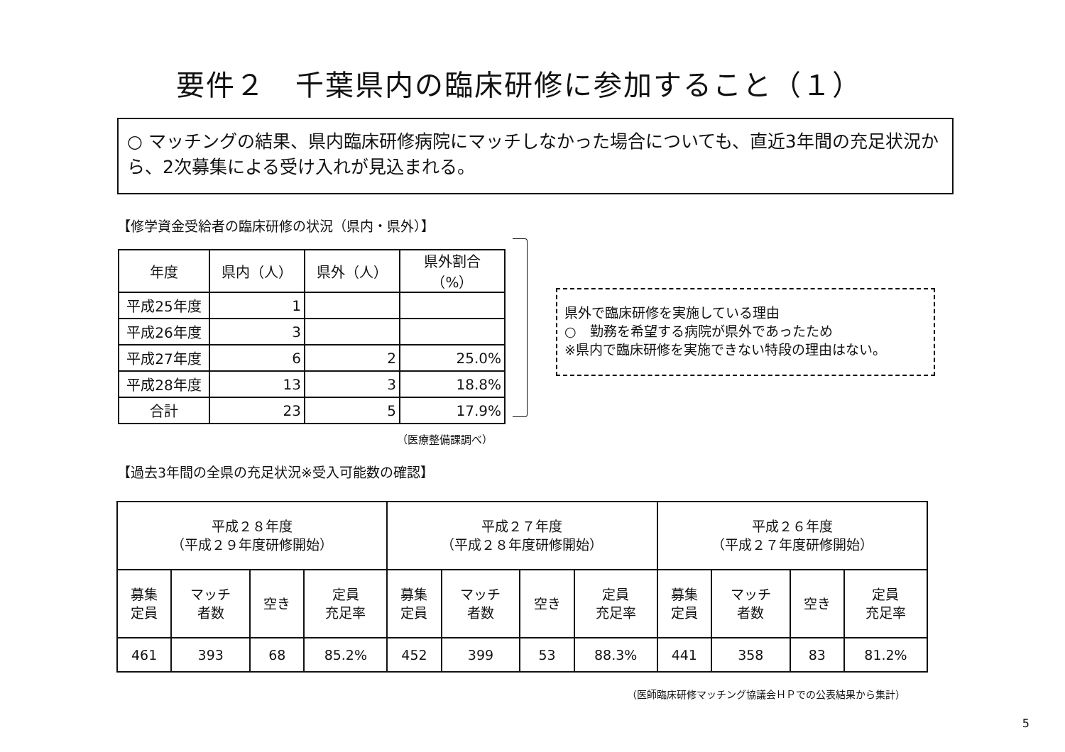要件２　千葉県内の臨床研修に参加すること（１）
○ マッチングの結果、県内臨床研修病院にマッチしなかった場合についても、直近3年間の充足状況から、2次募集による受け入れが見込まれる。
【修学資金受給者の臨床研修の状況（県内・県外）】
| 年度 | 県内（人） | 県外（人） | 県外割合（%） |
| --- | --- | --- | --- |
| 平成25年度 | 1 | | |
| 平成26年度 | 3 | | |
| 平成27年度 | 6 | 2 | 25.0% |
| 平成28年度 | 13 | 3 | 18.8% |
| 合計 | 23 | 5 | 17.9% |
（医療整備課調べ）
県外で臨床研修を実施している理由
○　勤務を希望する病院が県外であったため
※県内で臨床研修を実施できない特段の理由はない。
【過去3年間の全県の充足状況※受入可能数の確認】
| 平成２８年度 （平成２９年度研修開始） | | | | 平成２７年度 （平成２８年度研修開始） | | | | 平成２６年度 （平成２７年度研修開始） | | | |
| 募集 定員 | マッチ 者数 | 空き | 定員 充足率 | 募集 定員 | マッチ 者数 | 空き | 定員 充足率 | 募集 定員 | マッチ 者数 | 空き | 定員 充足率 |
| 461 | 393 | 68 | 85.2% | 452 | 399 | 53 | 88.3% | 441 | 358 | 83 | 81.2% |
（医師臨床研修マッチング協議会ＨＰでの公表結果から集計）
5